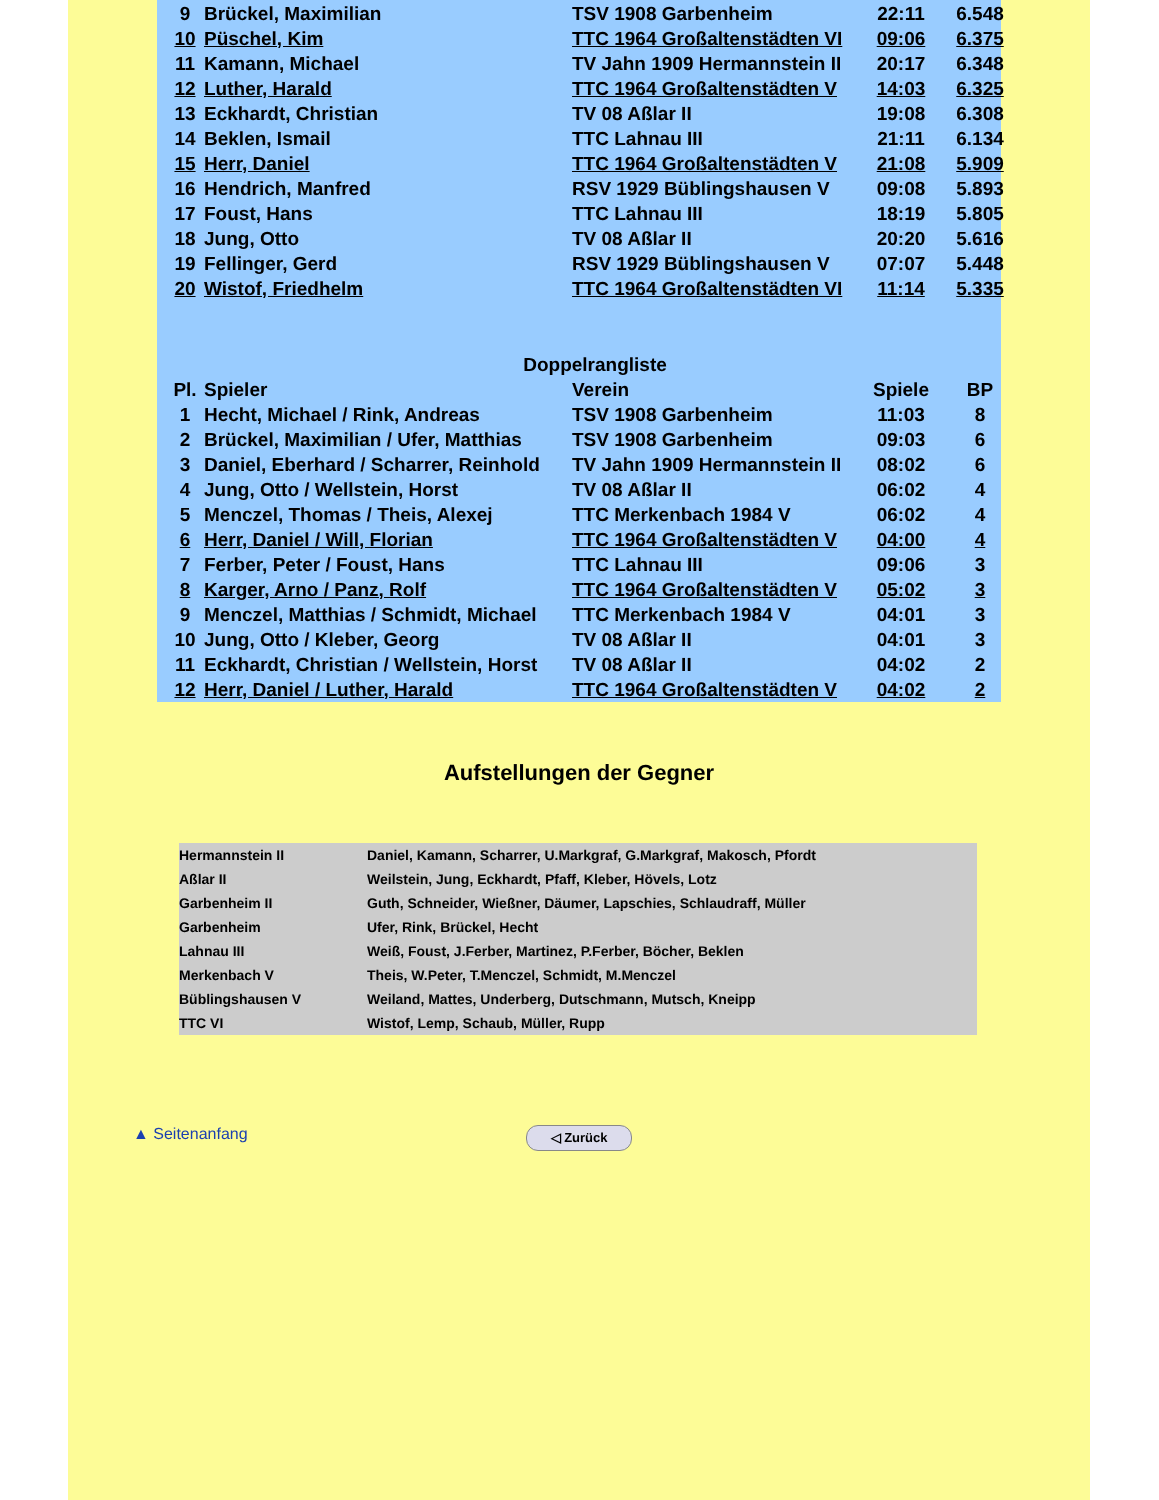| 9 | Brückel, Maximilian | TSV 1908 Garbenheim | 22:11 | 6.548 |
| 10 | Püschel, Kim | TTC 1964 Großaltenstädten VI | 09:06 | 6.375 |
| 11 | Kamann, Michael | TV Jahn 1909 Hermannstein II | 20:17 | 6.348 |
| 12 | Luther, Harald | TTC 1964 Großaltenstädten V | 14:03 | 6.325 |
| 13 | Eckhardt, Christian | TV 08 Aßlar II | 19:08 | 6.308 |
| 14 | Beklen, Ismail | TTC Lahnau III | 21:11 | 6.134 |
| 15 | Herr, Daniel | TTC 1964 Großaltenstädten V | 21:08 | 5.909 |
| 16 | Hendrich, Manfred | RSV 1929 Büblingshausen V | 09:08 | 5.893 |
| 17 | Foust, Hans | TTC Lahnau III | 18:19 | 5.805 |
| 18 | Jung, Otto | TV 08 Aßlar II | 20:20 | 5.616 |
| 19 | Fellinger, Gerd | RSV 1929 Büblingshausen V | 07:07 | 5.448 |
| 20 | Wistof, Friedhelm | TTC 1964 Großaltenstädten VI | 11:14 | 5.335 |
| Doppelrangliste | | | | |
| --- | --- | --- | --- | --- |
| Pl. | Spieler | Verein | Spiele | BP |
| 1 | Hecht, Michael / Rink, Andreas | TSV 1908 Garbenheim | 11:03 | 8 |
| 2 | Brückel, Maximilian / Ufer, Matthias | TSV 1908 Garbenheim | 09:03 | 6 |
| 3 | Daniel, Eberhard / Scharrer, Reinhold | TV Jahn 1909 Hermannstein II | 08:02 | 6 |
| 4 | Jung, Otto / Wellstein, Horst | TV 08 Aßlar II | 06:02 | 4 |
| 5 | Menczel, Thomas / Theis, Alexej | TTC Merkenbach 1984 V | 06:02 | 4 |
| 6 | Herr, Daniel / Will, Florian | TTC 1964 Großaltenstädten V | 04:00 | 4 |
| 7 | Ferber, Peter / Foust, Hans | TTC Lahnau III | 09:06 | 3 |
| 8 | Karger, Arno / Panz, Rolf | TTC 1964 Großaltenstädten V | 05:02 | 3 |
| 9 | Menczel, Matthias / Schmidt, Michael | TTC Merkenbach 1984 V | 04:01 | 3 |
| 10 | Jung, Otto / Kleber, Georg | TV 08 Aßlar II | 04:01 | 3 |
| 11 | Eckhardt, Christian / Wellstein, Horst | TV 08 Aßlar II | 04:02 | 2 |
| 12 | Herr, Daniel / Luther, Harald | TTC 1964 Großaltenstädten V | 04:02 | 2 |
Aufstellungen der Gegner
| Hermannstein II | Daniel, Kamann, Scharrer, U.Markgraf, G.Markgraf, Makosch, Pfordt |
| Aßlar II | Weilstein, Jung, Eckhardt, Pfaff, Kleber, Hövels, Lotz |
| Garbenheim II | Guth, Schneider, Wießner, Däumer, Lapschies, Schlaudraff, Müller |
| Garbenheim | Ufer, Rink, Brückel, Hecht |
| Lahnau III | Weiß, Foust, J.Ferber, Martinez, P.Ferber, Böcher, Beklen |
| Merkenbach V | Theis, W.Peter, T.Menczel, Schmidt, M.Menczel |
| Büblingshausen V | Weiland, Mattes, Underberg, Dutschmann, Mutsch, Kneipp |
| TTC VI | Wistof, Lemp, Schaub, Müller, Rupp |
▲ Seitenanfang ◁ Zurück